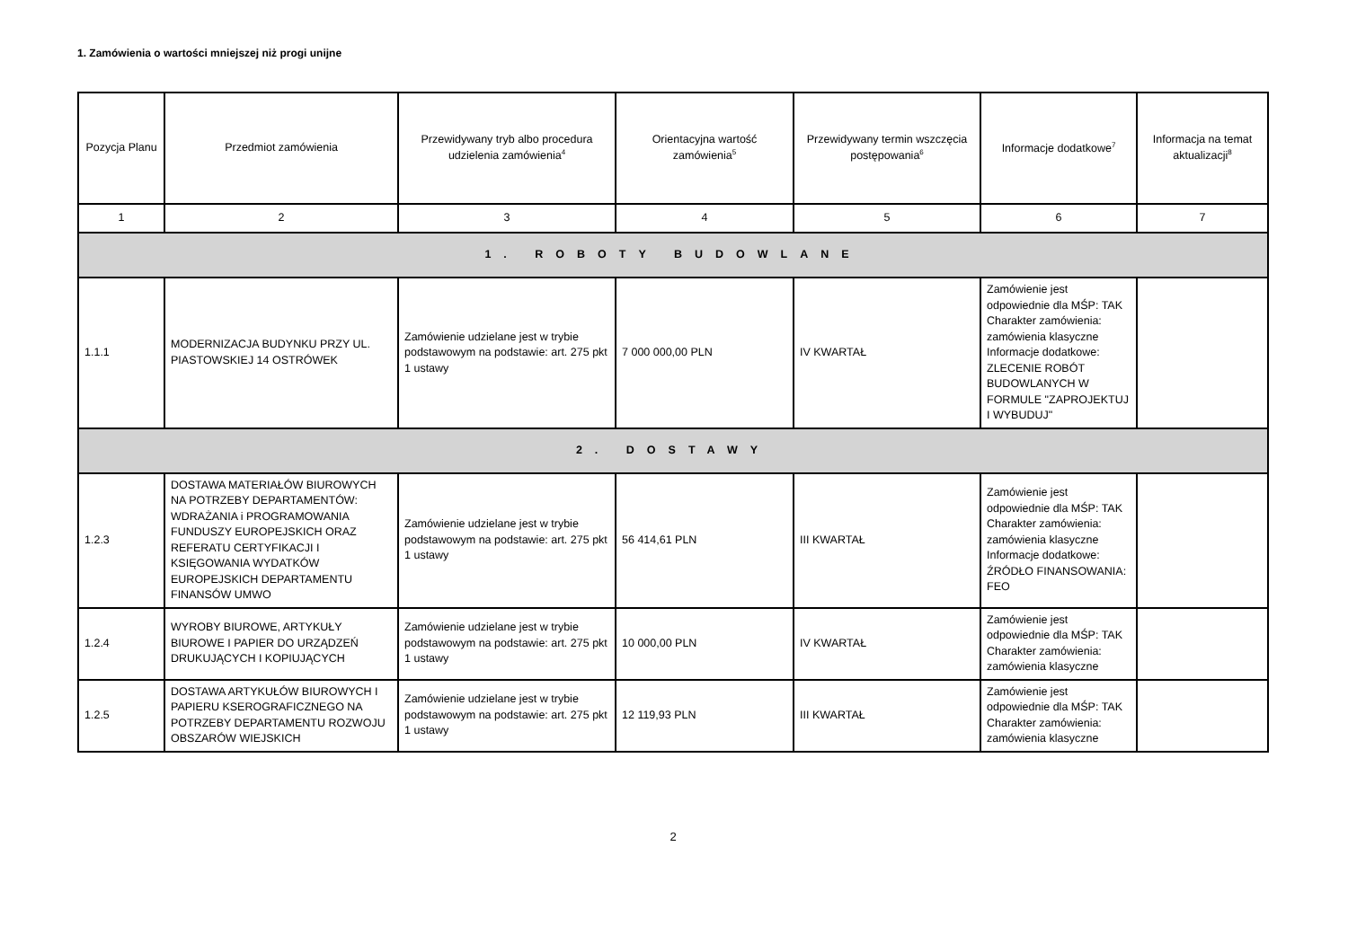1. Zamówienia o wartości mniejszej niż progi unijne
| Pozycja Planu | Przedmiot zamówienia | Przewidywany tryb albo procedura udzielenia zamówienia<sup>4</sup> | Orientacyjna wartość zamówienia<sup>5</sup> | Przewidywany termin wszczęcia postępowania<sup>6</sup> | Informacje dodatkowe<sup>7</sup> | Informacja na temat aktualizacji<sup>8</sup> |
| --- | --- | --- | --- | --- | --- | --- |
| 1 | 2 | 3 | 4 | 5 | 6 | 7 |
| 1. ROBOTY BUDOWLANE | | | | | | |
| 1.1.1 | MODERNIZACJA BUDYNKU PRZY UL. PIASTOWSKIEJ 14 OSTRÓWEK | Zamówienie udzielane jest w trybie podstawowym na podstawie: art. 275 pkt 1 ustawy | 7 000 000,00 PLN | IV KWARTAŁ | Zamówienie jest odpowiednie dla MŚP: TAK Charakter zamówienia: zamówienia klasyczne Informacje dodatkowe: ZLECENIE ROBÓT BUDOWLANYCH W FORMULE "ZAPROJEKTUJ I WYBUDUJ" | |
| 2. DOSTAWY | | | | | | |
| 1.2.3 | DOSTAWA MATERIAŁÓW BIUROWYCH NA POTRZEBY DEPARTAMENTÓW: WDRAŻANIA i PROGRAMOWANIA FUNDUSZY EUROPEJSKICH ORAZ REFERATU CERTYFIKACJI I KSIĘGOWANIA WYDATKÓW EUROPEJSKICH DEPARTAMENTU FINANSÓW UMWO | Zamówienie udzielane jest w trybie podstawowym na podstawie: art. 275 pkt 1 ustawy | 56 414,61 PLN | III KWARTAŁ | Zamówienie jest odpowiednie dla MŚP: TAK Charakter zamówienia: zamówienia klasyczne Informacje dodatkowe: ŹRÓDŁO FINANSOWANIA: FEO | |
| 1.2.4 | WYROBY BIUROWE, ARTYKUŁY BIUROWE I PAPIER DO URZĄDZEŃ DRUKUJĄCYCH I KOPIUJĄCYCH | Zamówienie udzielane jest w trybie podstawowym na podstawie: art. 275 pkt 1 ustawy | 10 000,00 PLN | IV KWARTAŁ | Zamówienie jest odpowiednie dla MŚP: TAK Charakter zamówienia: zamówienia klasyczne | |
| 1.2.5 | DOSTAWA ARTYKUŁÓW BIUROWYCH I PAPIERU KSEROGRAFICZNEGO NA POTRZEBY DEPARTAMENTU ROZWOJU OBSZARÓW WIEJSKICH | Zamówienie udzielane jest w trybie podstawowym na podstawie: art. 275 pkt 1 ustawy | 12 119,93 PLN | III KWARTAŁ | Zamówienie jest odpowiednie dla MŚP: TAK Charakter zamówienia: zamówienia klasyczne | |
2